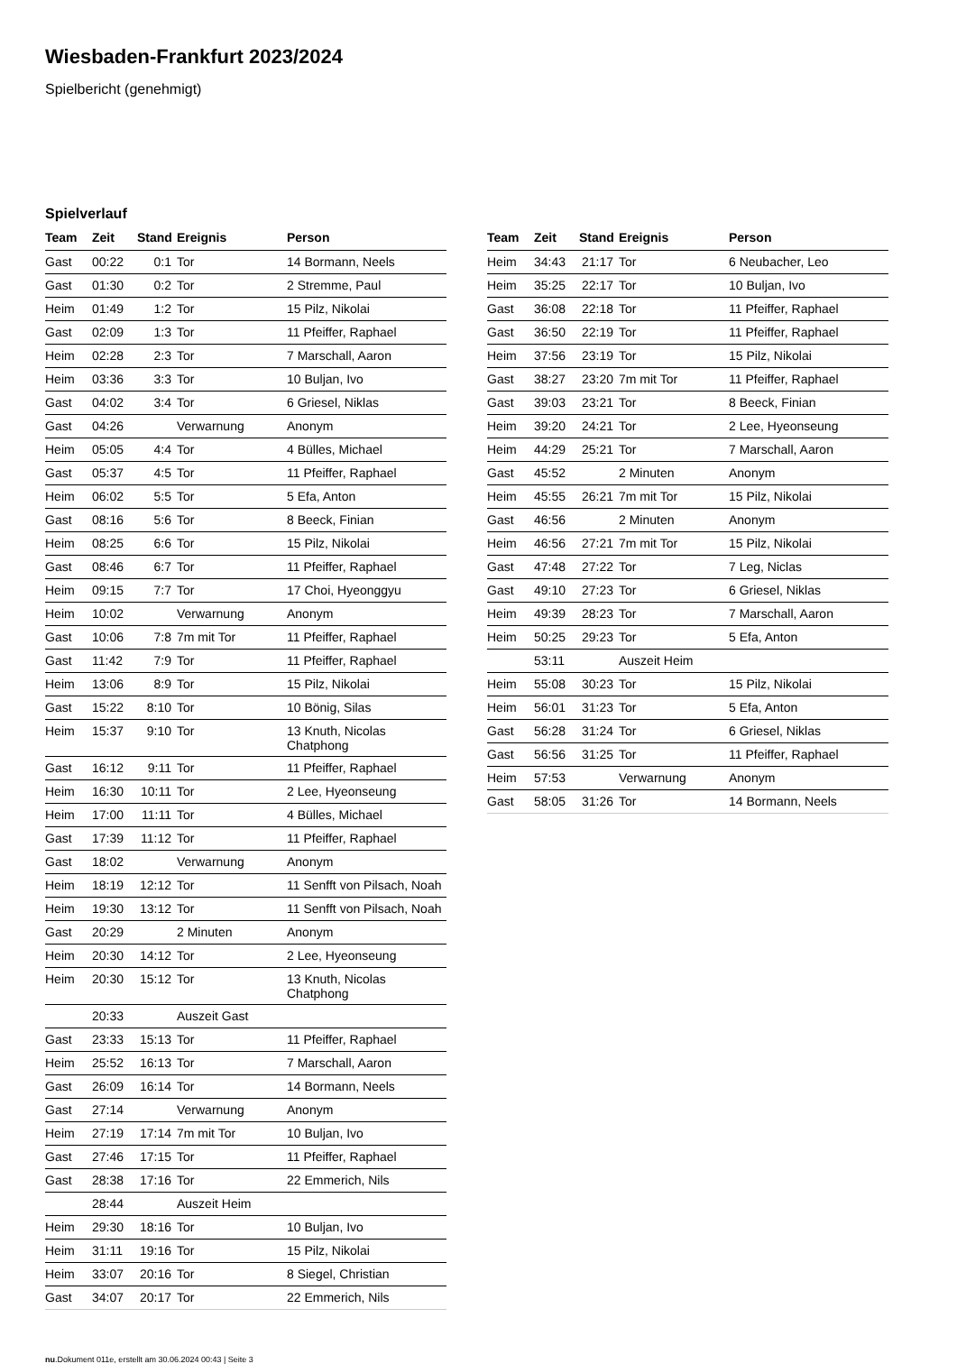Wiesbaden-Frankfurt 2023/2024
Spielbericht (genehmigt)
Spielverlauf
| Team | Zeit | Stand | Ereignis | Person |
| --- | --- | --- | --- | --- |
| Gast | 00:22 | 0:1 | Tor | 14 Bormann, Neels |
| Gast | 01:30 | 0:2 | Tor | 2 Stremme, Paul |
| Heim | 01:49 | 1:2 | Tor | 15 Pilz, Nikolai |
| Gast | 02:09 | 1:3 | Tor | 11 Pfeiffer, Raphael |
| Heim | 02:28 | 2:3 | Tor | 7 Marschall, Aaron |
| Heim | 03:36 | 3:3 | Tor | 10 Buljan, Ivo |
| Gast | 04:02 | 3:4 | Tor | 6 Griesel, Niklas |
| Gast | 04:26 | | Verwarnung | Anonym |
| Heim | 05:05 | 4:4 | Tor | 4 Bülles, Michael |
| Gast | 05:37 | 4:5 | Tor | 11 Pfeiffer, Raphael |
| Heim | 06:02 | 5:5 | Tor | 5 Efa, Anton |
| Gast | 08:16 | 5:6 | Tor | 8 Beeck, Finian |
| Heim | 08:25 | 6:6 | Tor | 15 Pilz, Nikolai |
| Gast | 08:46 | 6:7 | Tor | 11 Pfeiffer, Raphael |
| Heim | 09:15 | 7:7 | Tor | 17 Choi, Hyeonggyu |
| Heim | 10:02 | | Verwarnung | Anonym |
| Gast | 10:06 | 7:8 | 7m mit Tor | 11 Pfeiffer, Raphael |
| Gast | 11:42 | 7:9 | Tor | 11 Pfeiffer, Raphael |
| Heim | 13:06 | 8:9 | Tor | 15 Pilz, Nikolai |
| Gast | 15:22 | 8:10 | Tor | 10 Bönig, Silas |
| Heim | 15:37 | 9:10 | Tor | 13 Knuth, Nicolas Chatphong |
| Gast | 16:12 | 9:11 | Tor | 11 Pfeiffer, Raphael |
| Heim | 16:30 | 10:11 | Tor | 2 Lee, Hyeonseung |
| Heim | 17:00 | 11:11 | Tor | 4 Bülles, Michael |
| Gast | 17:39 | 11:12 | Tor | 11 Pfeiffer, Raphael |
| Gast | 18:02 | | Verwarnung | Anonym |
| Heim | 18:19 | 12:12 | Tor | 11 Senfft von Pilsach, Noah |
| Heim | 19:30 | 13:12 | Tor | 11 Senfft von Pilsach, Noah |
| Gast | 20:29 | | 2 Minuten | Anonym |
| Heim | 20:30 | 14:12 | Tor | 2 Lee, Hyeonseung |
| Heim | 20:30 | 15:12 | Tor | 13 Knuth, Nicolas Chatphong |
| | 20:33 | | Auszeit Gast | |
| Gast | 23:33 | 15:13 | Tor | 11 Pfeiffer, Raphael |
| Heim | 25:52 | 16:13 | Tor | 7 Marschall, Aaron |
| Gast | 26:09 | 16:14 | Tor | 14 Bormann, Neels |
| Gast | 27:14 | | Verwarnung | Anonym |
| Heim | 27:19 | 17:14 | 7m mit Tor | 10 Buljan, Ivo |
| Gast | 27:46 | 17:15 | Tor | 11 Pfeiffer, Raphael |
| Gast | 28:38 | 17:16 | Tor | 22 Emmerich, Nils |
| | 28:44 | | Auszeit Heim | |
| Heim | 29:30 | 18:16 | Tor | 10 Buljan, Ivo |
| Heim | 31:11 | 19:16 | Tor | 15 Pilz, Nikolai |
| Heim | 33:07 | 20:16 | Tor | 8 Siegel, Christian |
| Gast | 34:07 | 20:17 | Tor | 22 Emmerich, Nils |
| Team | Zeit | Stand | Ereignis | Person |
| --- | --- | --- | --- | --- |
| Heim | 34:43 | 21:17 | Tor | 6 Neubacher, Leo |
| Heim | 35:25 | 22:17 | Tor | 10 Buljan, Ivo |
| Gast | 36:08 | 22:18 | Tor | 11 Pfeiffer, Raphael |
| Gast | 36:50 | 22:19 | Tor | 11 Pfeiffer, Raphael |
| Heim | 37:56 | 23:19 | Tor | 15 Pilz, Nikolai |
| Gast | 38:27 | 23:20 | 7m mit Tor | 11 Pfeiffer, Raphael |
| Gast | 39:03 | 23:21 | Tor | 8 Beeck, Finian |
| Heim | 39:20 | 24:21 | Tor | 2 Lee, Hyeonseung |
| Heim | 44:29 | 25:21 | Tor | 7 Marschall, Aaron |
| Gast | 45:52 | | 2 Minuten | Anonym |
| Heim | 45:55 | 26:21 | 7m mit Tor | 15 Pilz, Nikolai |
| Gast | 46:56 | | 2 Minuten | Anonym |
| Heim | 46:56 | 27:21 | 7m mit Tor | 15 Pilz, Nikolai |
| Gast | 47:48 | 27:22 | Tor | 7 Leg, Niclas |
| Gast | 49:10 | 27:23 | Tor | 6 Griesel, Niklas |
| Heim | 49:39 | 28:23 | Tor | 7 Marschall, Aaron |
| Heim | 50:25 | 29:23 | Tor | 5 Efa, Anton |
| | 53:11 | | Auszeit Heim | |
| Heim | 55:08 | 30:23 | Tor | 15 Pilz, Nikolai |
| Heim | 56:01 | 31:23 | Tor | 5 Efa, Anton |
| Gast | 56:28 | 31:24 | Tor | 6 Griesel, Niklas |
| Gast | 56:56 | 31:25 | Tor | 11 Pfeiffer, Raphael |
| Heim | 57:53 | | Verwarnung | Anonym |
| Gast | 58:05 | 31:26 | Tor | 14 Bormann, Neels |
nu.Dokument 011e, erstellt am 30.06.2024 00:43 | Seite 3